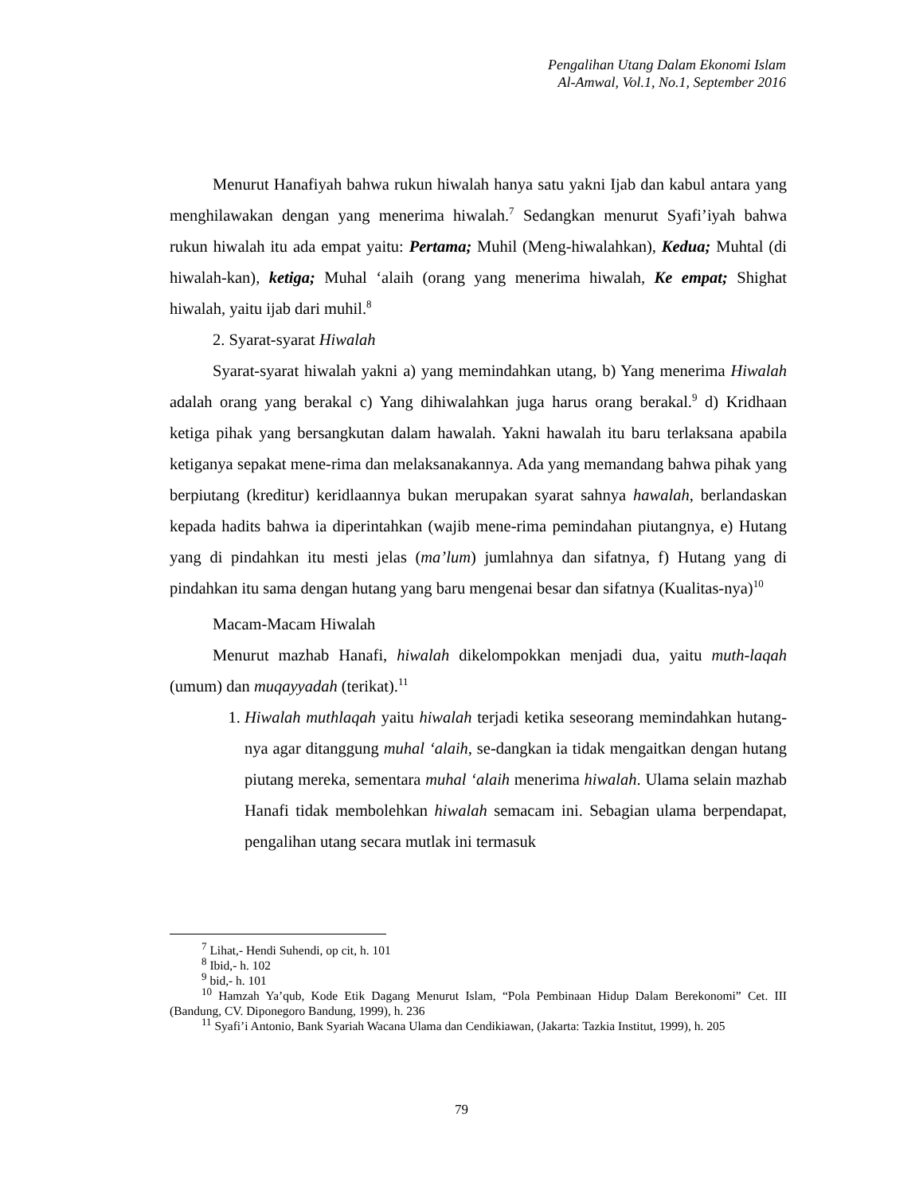Pengalihan Utang Dalam Ekonomi Islam
Al-Amwal, Vol.1, No.1, September 2016
Menurut Hanafiyah bahwa rukun hiwalah hanya satu yakni Ijab dan kabul antara yang menghilawakan dengan yang menerima hiwalah.<sup>7</sup> Sedangkan menurut Syafi’iyah bahwa rukun hiwalah itu ada empat yaitu: Pertama; Muhil (Meng-hiwalahkan), Kedua; Muhtal (di hiwalah-kan), ketiga; Muhal ‘alaih (orang yang menerima hiwalah, Ke empat; Shighat hiwalah, yaitu ijab dari muhil.<sup>8</sup>
2. Syarat-syarat Hiwalah
Syarat-syarat hiwalah yakni a) yang memindahkan utang, b) Yang menerima Hiwalah adalah orang yang berakal c) Yang dihiwalahkan juga harus orang berakal.<sup>9</sup> d) Kridhaan ketiga pihak yang bersangkutan dalam hawalah. Yakni hawalah itu baru terlaksana apabila ketiganya sepakat mene-rima dan melaksanakannya. Ada yang memandang bahwa pihak yang berpiutang (kreditur) keridlaannya bukan merupakan syarat sahnya hawalah, berlandaskan kepada hadits bahwa ia diperintahkan (wajib mene-rima pemindahan piutangnya, e) Hutang yang di pindahkan itu mesti jelas (ma’lum) jumlahnya dan sifatnya, f) Hutang yang di pindahkan itu sama dengan hutang yang baru mengenai besar dan sifatnya (Kualitas-nya)<sup>10</sup>
Macam-Macam Hiwalah
Menurut mazhab Hanafi, hiwalah dikelompokkan menjadi dua, yaitu muth-laqah (umum) dan muqayyadah (terikat).<sup>11</sup>
1. Hiwalah muthlaqah yaitu hiwalah terjadi ketika seseorang memindahkan hutang-nya agar ditanggung muhal ‘alaih, se-dangkan ia tidak mengaitkan dengan hutang piutang mereka, sementara muhal ‘alaih menerima hiwalah. Ulama selain mazhab Hanafi tidak membolehkan hiwalah semacam ini. Sebagian ulama berpendapat, pengalihan utang secara mutlak ini termasuk
<sup>7</sup> Lihat,- Hendi Suhendi, op cit, h. 101
<sup>8</sup> Ibid,- h. 102
<sup>9</sup> bid,- h. 101
<sup>10</sup> Hamzah Ya’qub, Kode Etik Dagang Menurut Islam, “Pola Pembinaan Hidup Dalam Berekonomi” Cet. III (Bandung, CV. Diponegoro Bandung, 1999), h. 236
<sup>11</sup> Syafi’i Antonio, Bank Syariah Wacana Ulama dan Cendikiawan, (Jakarta: Tazkia Institut, 1999), h. 205
79